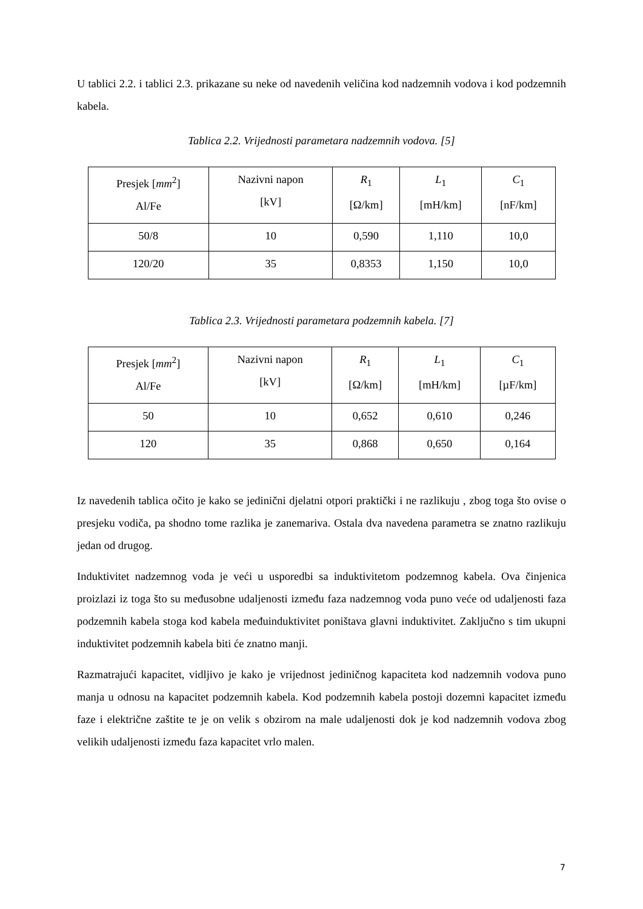U tablici 2.2. i tablici 2.3. prikazane su neke od navedenih veličina kod nadzemnih vodova i kod podzemnih kabela.
Tablica 2.2. Vrijednosti parametara nadzemnih vodova. [5]
| Presjek [ mm<sup>2</sup>] Al/Fe | Nazivni napon [kV] | R<sub>1</sub> [Ω/km] | L<sub>1</sub> [mH/km] | C<sub>1</sub> [nF/km] |
| 50/8 | 10 | 0,590 | 1,110 | 10,0 |
| 120/20 | 35 | 0,8353 | 1,150 | 10,0 |
Tablica 2.3. Vrijednosti parametara podzemnih kabela. [7]
| Presjek [ mm<sup>2</sup>] Al/Fe | Nazivni napon [kV] | R<sub>1</sub> [Ω/km] | L<sub>1</sub> [mH/km] | C<sub>1</sub> [µF/km] |
| 50 | 10 | 0,652 | 0,610 | 0,246 |
| 120 | 35 | 0,868 | 0,650 | 0,164 |
Iz navedenih tablica očito je kako se jedinični djelatni otpori praktički i ne razlikuju , zbog toga što ovise o presjeku vodiča, pa shodno tome razlika je zanemariva. Ostala dva navedena parametra se znatno razlikuju jedan od drugog.
Induktivitet nadzemnog voda je veći u usporedbi sa induktivitetom podzemnog kabela. Ova činjenica proizlazi iz toga što su međusobne udaljenosti između faza nadzemnog voda puno veće od udaljenosti faza podzemnih kabela stoga kod kabela međuinduktivitet poništava glavni induktivitet. Zaključno s tim ukupni induktivitet podzemnih kabela biti će znatno manji.
Razmatrajući kapacitet, vidljivo je kako je vrijednost jediničnog kapaciteta kod nadzemnih vodova puno manja u odnosu na kapacitet podzemnih kabela. Kod podzemnih kabela postoji dozemni kapacitet između faze i električne zaštite te je on velik s obzirom na male udaljenosti dok je kod nadzemnih vodova zbog velikih udaljenosti između faza kapacitet vrlo malen.
7